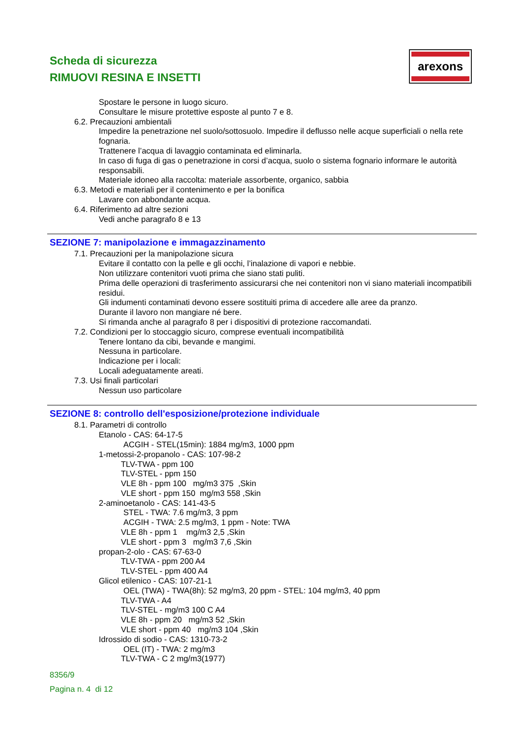Scheda di sicurezza
RIMUOVI RESINA E INSETTI
arexons
Spostare le persone in luogo sicuro.
Consultare le misure protettive esposte al punto 7 e 8.
6.2. Precauzioni ambientali
Impedire la penetrazione nel suolo/sottosuolo. Impedire il deflusso nelle acque superficiali o nella rete fognaria.
Trattenere l’acqua di lavaggio contaminata ed eliminarla.
In caso di fuga di gas o penetrazione in corsi d’acqua, suolo o sistema fognario informare le autorità responsabili.
Materiale idoneo alla raccolta: materiale assorbente, organico, sabbia
6.3. Metodi e materiali per il contenimento e per la bonifica
Lavare con abbondante acqua.
6.4. Riferimento ad altre sezioni
Vedi anche paragrafo 8 e 13
SEZIONE 7: manipolazione e immagazzinamento
7.1. Precauzioni per la manipolazione sicura
Evitare il contatto con la pelle e gli occhi, l’inalazione di vapori e nebbie.
Non utilizzare contenitori vuoti prima che siano stati puliti.
Prima delle operazioni di trasferimento assicurarsi che nei contenitori non vi siano materiali incompatibili residui.
Gli indumenti contaminati devono essere sostituiti prima di accedere alle aree da pranzo.
Durante il lavoro non mangiare né bere.
Si rimanda anche al paragrafo 8 per i dispositivi di protezione raccomandati.
7.2. Condizioni per lo stoccaggio sicuro, comprese eventuali incompatibilità
Tenere lontano da cibi, bevande e mangimi.
Nessuna in particolare.
Indicazione per i locali:
Locali adeguatamente areati.
7.3. Usi finali particolari
Nessun uso particolare
SEZIONE 8: controllo dell'esposizione/protezione individuale
8.1. Parametri di controllo
Etanolo - CAS: 64-17-5
ACGIH - STEL(15min): 1884 mg/m3, 1000 ppm
1-metossi-2-propanolo - CAS: 107-98-2
TLV-TWA - ppm 100
TLV-STEL - ppm 150
VLE 8h - ppm 100 mg/m3 375 ,Skin
VLE short - ppm 150 mg/m3 558 ,Skin
2-aminoetanolo - CAS: 141-43-5
STEL - TWA: 7.6 mg/m3, 3 ppm
ACGIH - TWA: 2.5 mg/m3, 1 ppm - Note: TWA
VLE 8h - ppm 1 mg/m3 2,5 ,Skin
VLE short - ppm 3 mg/m3 7,6 ,Skin
propan-2-olo - CAS: 67-63-0
TLV-TWA - ppm 200 A4
TLV-STEL - ppm 400 A4
Glicol etilenico - CAS: 107-21-1
OEL (TWA) - TWA(8h): 52 mg/m3, 20 ppm - STEL: 104 mg/m3, 40 ppm
TLV-TWA - A4
TLV-STEL - mg/m3 100 C A4
VLE 8h - ppm 20 mg/m3 52 ,Skin
VLE short - ppm 40 mg/m3 104 ,Skin
Idrossido di sodio - CAS: 1310-73-2
OEL (IT) - TWA: 2 mg/m3
TLV-TWA - C 2 mg/m3(1977)
8356/9
Pagina n. 4 di 12